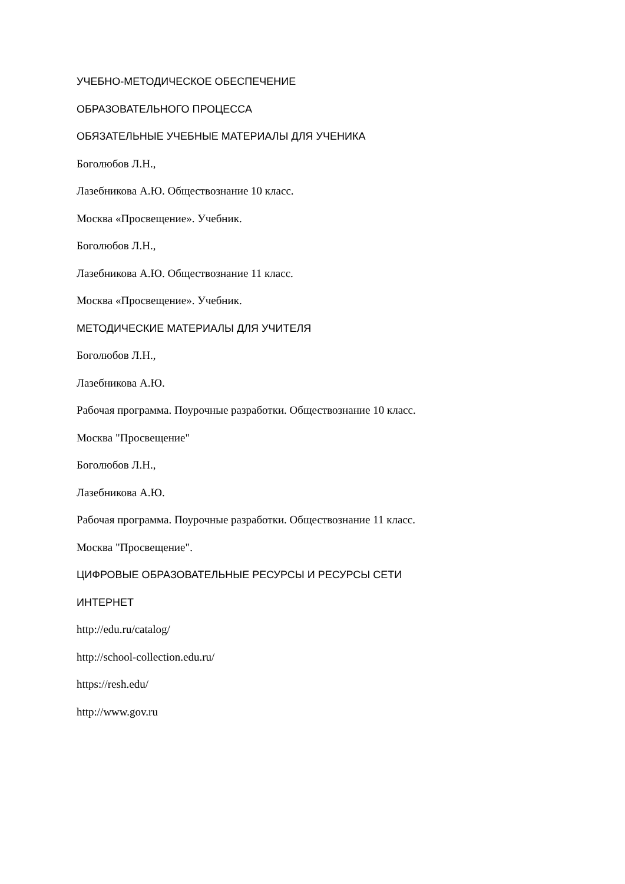УЧЕБНО-МЕТОДИЧЕСКОЕ ОБЕСПЕЧЕНИЕ
ОБРАЗОВАТЕЛЬНОГО ПРОЦЕССА
ОБЯЗАТЕЛЬНЫЕ УЧЕБНЫЕ МАТЕРИАЛЫ ДЛЯ УЧЕНИКА
Боголюбов Л.Н.,
Лазебникова А.Ю. Обществознание 10 класс.
Москва «Просвещение». Учебник.
Боголюбов Л.Н.,
Лазебникова А.Ю. Обществознание 11 класс.
Москва «Просвещение». Учебник.
МЕТОДИЧЕСКИЕ МАТЕРИАЛЫ ДЛЯ УЧИТЕЛЯ
Боголюбов Л.Н.,
Лазебникова А.Ю.
Рабочая программа. Поурочные разработки. Обществознание 10 класс.
Москва "Просвещение"
Боголюбов Л.Н.,
Лазебникова А.Ю.
Рабочая программа. Поурочные разработки. Обществознание 11 класс.
Москва "Просвещение".
ЦИФРОВЫЕ ОБРАЗОВАТЕЛЬНЫЕ РЕСУРСЫ И РЕСУРСЫ СЕТИ
ИНТЕРНЕТ
http://edu.ru/catalog/
http://school-collection.edu.ru/
https://resh.edu/
http://www.gov.ru